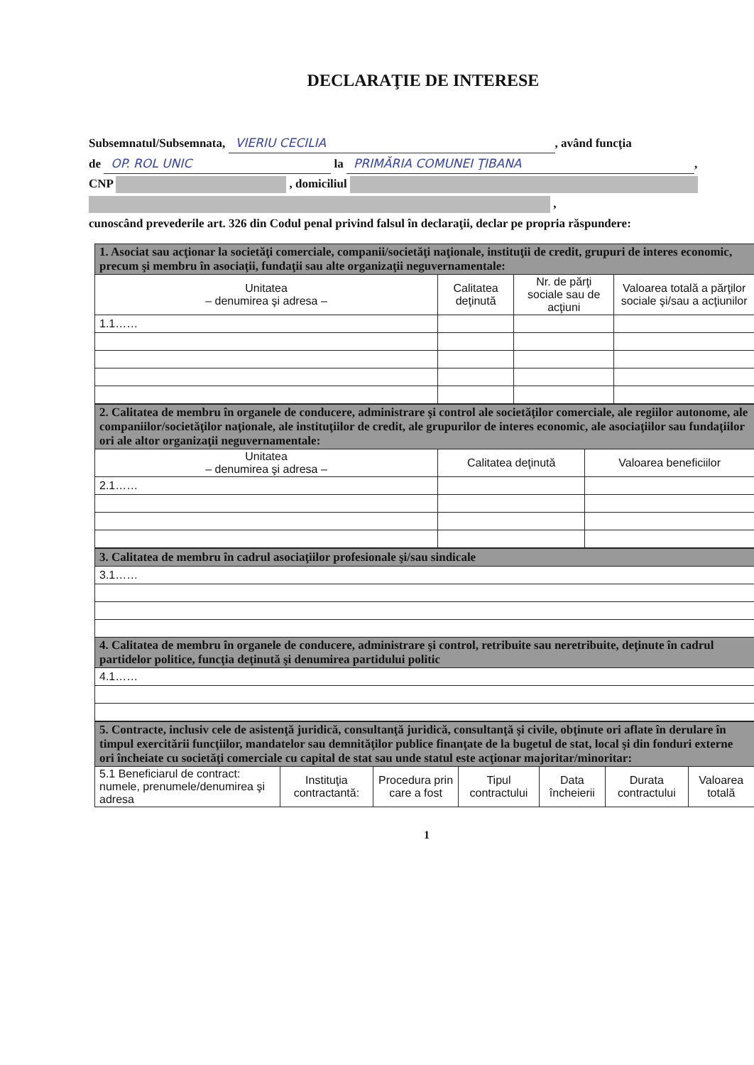DECLARAŢIE DE INTERESE
Subsemnatul/Subsemnata, VIERIU CECILIA, având funcţia
de OP. ROL UNIC la PRIMĂRIA COMUNEI ŢIBANA,
CNP , domiciliul
,
cunoscând prevederile art. 326 din Codul penal privind falsul în declaraţii, declar pe propria răspundere:
| 1. Asociat sau acţionar la societăţi comerciale, companii/societăţi naţionale, instituţii de credit, grupuri de interes economic, precum şi membru în asociaţii, fundaţii sau alte organizaţii neguvernamentale: | | | |
| Unitatea – denumirea şi adresa – | Calitatea deţinută | Nr. de părţi sociale sau de acţiuni | Valoarea totală a părţilor sociale şi/sau a acţiunilor |
| 1.1…… | | | |
| 2. Calitatea de membru în organele de conducere, administrare şi control ale societăţilor comerciale, ale regiilor autonome, ale companiilor/societăţilor naţionale, ale instituţiilor de credit, ale grupurilor de interes economic, ale asociaţiilor sau fundaţiilor ori ale altor organizaţii neguvernamentale: | | |
| Unitatea – denumirea şi adresa – | Calitatea deţinută | Valoarea beneficiilor |
| 2.1…… | | |
| 3. Calitatea de membru în cadrul asociaţiilor profesionale şi/sau sindicale |
| 3.1…… |
| 4. Calitatea de membru în organele de conducere, administrare şi control, retribuite sau neretribuite, deţinute în cadrul partidelor politice, funcţia deţinută şi denumirea partidului politic |
| 4.1…… |
| 5. Contracte, inclusiv cele de asistenţă juridică, consultanţă juridică, consultanţă şi civile, obţinute ori aflate în derulare în timpul exercitării funcţiilor, mandatelor sau demnităţilor publice finanţate de la bugetul de stat, local şi din fonduri externe ori încheiate cu societăţi comerciale cu capital de stat sau unde statul este acţionar majoritar/minoritar: | | | | | | |
| 5.1 Beneficiarul de contract: numele, prenumele/denumirea şi adresa | Instituţia contractantă: | Procedura prin care a fost | Tipul contractului | Data încheierii | Durata contractului | Valoarea totală |
1